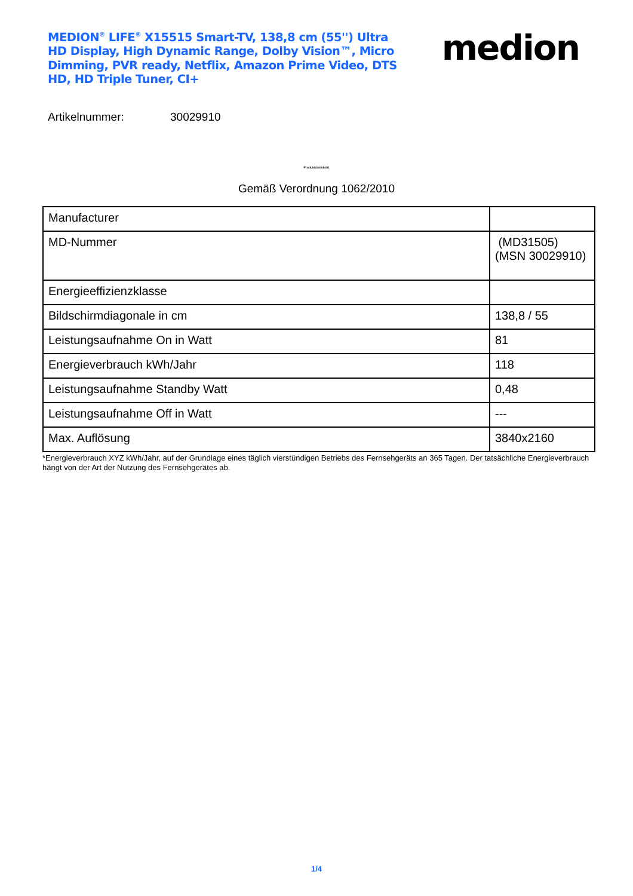MEDION<sup>®</sup> LIFE<sup>®</sup> X15515 Smart-TV, 138,8 cm (55'') Ultra HD Display, High Dynamic Range, Dolby Vision™, Micro Dimming, PVR ready, Netflix, Amazon Prime Video, DTS HD, HD Triple Tuner, CI+
medion
Artikelnummer: 30029910
Produktdatenblatt
Gemäß Verordnung 1062/2010
| Manufacturer | |
| MD-Nummer | (MD31505) (MSN 30029910) |
| Energieeffizienzklasse | |
| Bildschirmdiagonale in cm | 138,8 / 55 |
| Leistungsaufnahme On in Watt | 81 |
| Energieverbrauch kWh/Jahr | 118 |
| Leistungsaufnahme Standby Watt | 0,48 |
| Leistungsaufnahme Off in Watt | --- |
| Max. Auflösung | 3840x2160 |
*Energieverbrauch XYZ kWh/Jahr, auf der Grundlage eines täglich vierstündigen Betriebs des Fernsehgeräts an 365 Tagen. Der tatsächliche Energieverbrauch hängt von der Art der Nutzung des Fernsehgerätes ab.
1/4